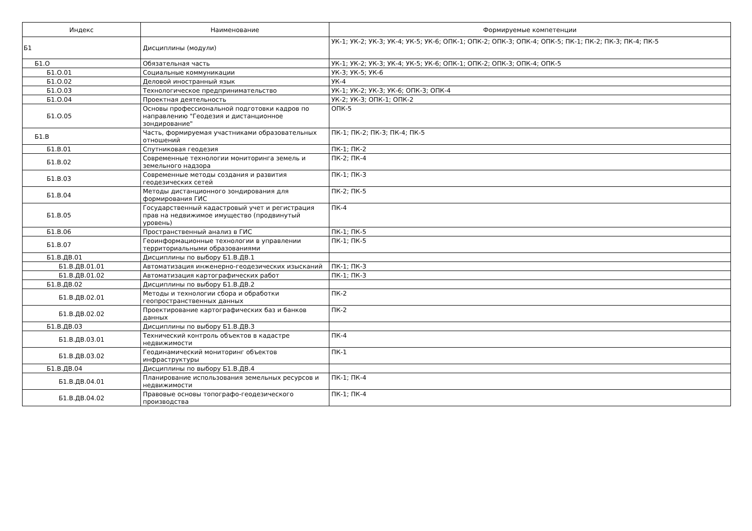| Индекс | Наименование | Формируемые компетенции |
| --- | --- | --- |
| Б1 | Дисциплины (модули) | УК-1; УК-2; УК-3; УК-4; УК-5; УК-6; ОПК-1; ОПК-2; ОПК-3; ОПК-4; ОПК-5; ПК-1; ПК-2; ПК-3; ПК-4; ПК-5 |
| Б1.О | Обязательная часть | УК-1; УК-2; УК-3; УК-4; УК-5; УК-6; ОПК-1; ОПК-2; ОПК-3; ОПК-4; ОПК-5 |
| Б1.О.01 | Социальные коммуникации | УК-3; УК-5; УК-6 |
| Б1.О.02 | Деловой иностранный язык | УК-4 |
| Б1.О.03 | Технологическое предпринимательство | УК-1; УК-2; УК-3; УК-6; ОПК-3; ОПК-4 |
| Б1.О.04 | Проектная деятельность | УК-2; УК-3; ОПК-1; ОПК-2 |
| Б1.О.05 | Основы профессиональной подготовки кадров по направлению "Геодезия и дистанционное зондирование" | ОПК-5 |
| Б1.В | Часть, формируемая участниками образовательных отношений | ПК-1; ПК-2; ПК-3; ПК-4; ПК-5 |
| Б1.В.01 | Спутниковая геодезия | ПК-1; ПК-2 |
| Б1.В.02 | Современные технологии мониторинга земель и земельного надзора | ПК-2; ПК-4 |
| Б1.В.03 | Современные методы создания и развития геодезических сетей | ПК-1; ПК-3 |
| Б1.В.04 | Методы дистанционного зондирования для формирования ГИС | ПК-2; ПК-5 |
| Б1.В.05 | Государственный кадастровый учет и регистрация прав на недвижимое имущество (продвинутый уровень) | ПК-4 |
| Б1.В.06 | Пространственный анализ в ГИС | ПК-1; ПК-5 |
| Б1.В.07 | Геоинформационные технологии в управлении территориальными образованиями | ПК-1; ПК-5 |
| Б1.В.ДВ.01 | Дисциплины по выбору Б1.В.ДВ.1 | |
| Б1.В.ДВ.01.01 | Автоматизация инженерно-геодезических изысканий | ПК-1; ПК-3 |
| Б1.В.ДВ.01.02 | Автоматизация картографических работ | ПК-1; ПК-3 |
| Б1.В.ДВ.02 | Дисциплины по выбору Б1.В.ДВ.2 | |
| Б1.В.ДВ.02.01 | Методы и технологии сбора и обработки геопространственных данных | ПК-2 |
| Б1.В.ДВ.02.02 | Проектирование картографических баз и банков данных | ПК-2 |
| Б1.В.ДВ.03 | Дисциплины по выбору Б1.В.ДВ.3 | |
| Б1.В.ДВ.03.01 | Технический контроль объектов в кадастре недвижимости | ПК-4 |
| Б1.В.ДВ.03.02 | Геодинамический мониторинг объектов инфраструктуры | ПК-1 |
| Б1.В.ДВ.04 | Дисциплины по выбору Б1.В.ДВ.4 | |
| Б1.В.ДВ.04.01 | Планирование использования земельных ресурсов и недвижимости | ПК-1; ПК-4 |
| Б1.В.ДВ.04.02 | Правовые основы топографо-геодезического производства | ПК-1; ПК-4 |